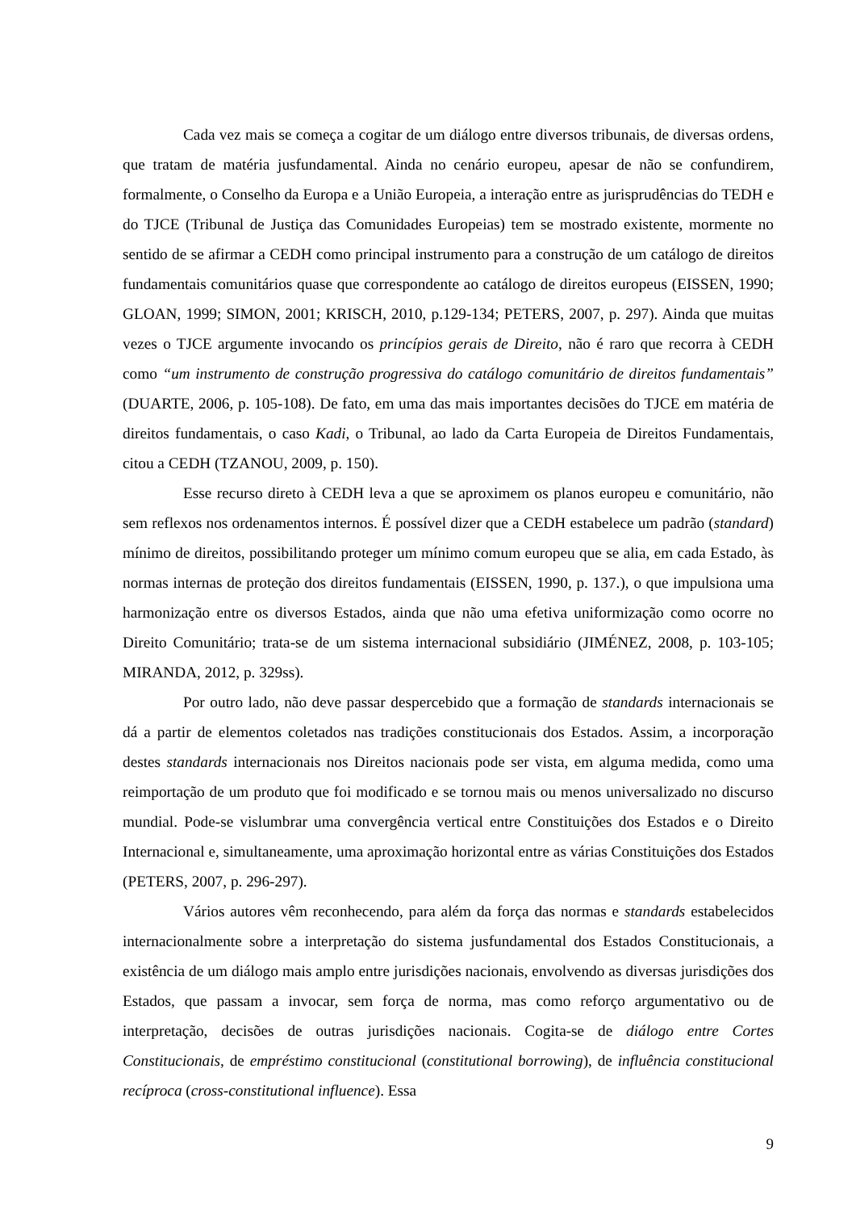Cada vez mais se começa a cogitar de um diálogo entre diversos tribunais, de diversas ordens, que tratam de matéria jusfundamental. Ainda no cenário europeu, apesar de não se confundirem, formalmente, o Conselho da Europa e a União Europeia, a interação entre as jurisprudências do TEDH e do TJCE (Tribunal de Justiça das Comunidades Europeias) tem se mostrado existente, mormente no sentido de se afirmar a CEDH como principal instrumento para a construção de um catálogo de direitos fundamentais comunitários quase que correspondente ao catálogo de direitos europeus (EISSEN, 1990; GLOAN, 1999; SIMON, 2001; KRISCH, 2010, p.129-134; PETERS, 2007, p. 297). Ainda que muitas vezes o TJCE argumente invocando os princípios gerais de Direito, não é raro que recorra à CEDH como “um instrumento de construção progressiva do catálogo comunitário de direitos fundamentais” (DUARTE, 2006, p. 105-108). De fato, em uma das mais importantes decisões do TJCE em matéria de direitos fundamentais, o caso Kadi, o Tribunal, ao lado da Carta Europeia de Direitos Fundamentais, citou a CEDH (TZANOU, 2009, p. 150).
Esse recurso direto à CEDH leva a que se aproximem os planos europeu e comunitário, não sem reflexos nos ordenamentos internos. É possível dizer que a CEDH estabelece um padrão (standard) mínimo de direitos, possibilitando proteger um mínimo comum europeu que se alia, em cada Estado, às normas internas de proteção dos direitos fundamentais (EISSEN, 1990, p. 137.), o que impulsiona uma harmonização entre os diversos Estados, ainda que não uma efetiva uniformização como ocorre no Direito Comunitário; trata-se de um sistema internacional subsidiário (JIMÉNEZ, 2008, p. 103-105; MIRANDA, 2012, p. 329ss).
Por outro lado, não deve passar despercebido que a formação de standards internacionais se dá a partir de elementos coletados nas tradições constitucionais dos Estados. Assim, a incorporação destes standards internacionais nos Direitos nacionais pode ser vista, em alguma medida, como uma reimportação de um produto que foi modificado e se tornou mais ou menos universalizado no discurso mundial. Pode-se vislumbrar uma convergência vertical entre Constituições dos Estados e o Direito Internacional e, simultaneamente, uma aproximação horizontal entre as várias Constituições dos Estados (PETERS, 2007, p. 296-297).
Vários autores vêm reconhecendo, para além da força das normas e standards estabelecidos internacionalmente sobre a interpretação do sistema jusfundamental dos Estados Constitucionais, a existência de um diálogo mais amplo entre jurisdições nacionais, envolvendo as diversas jurisdições dos Estados, que passam a invocar, sem força de norma, mas como reforço argumentativo ou de interpretação, decisões de outras jurisdições nacionais. Cogita-se de diálogo entre Cortes Constitucionais, de empréstimo constitucional (constitutional borrowing), de influência constitucional recíproca (cross-constitutional influence). Essa
9